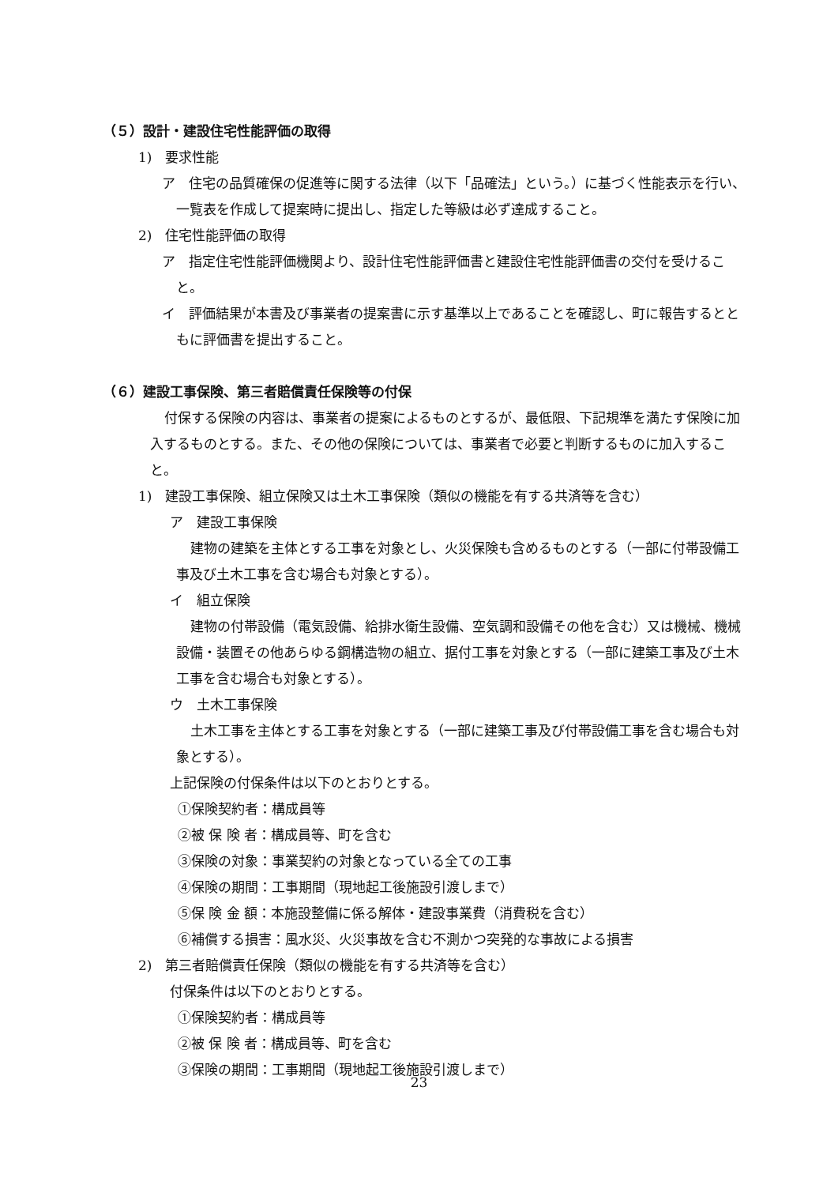（５）設計・建設住宅性能評価の取得
1)　要求性能
ア　住宅の品質確保の促進等に関する法律（以下「品確法」という。）に基づく性能表示を行い、一覧表を作成して提案時に提出し、指定した等級は必ず達成すること。
2)　住宅性能評価の取得
ア　指定住宅性能評価機関より、設計住宅性能評価書と建設住宅性能評価書の交付を受けること。
イ　評価結果が本書及び事業者の提案書に示す基準以上であることを確認し、町に報告するとともに評価書を提出すること。
（６）建設工事保険、第三者賠償責任保険等の付保
付保する保険の内容は、事業者の提案によるものとするが、最低限、下記規準を満たす保険に加入するものとする。また、その他の保険については、事業者で必要と判断するものに加入すること。
1)　建設工事保険、組立保険又は土木工事保険（類似の機能を有する共済等を含む）
ア　建設工事保険
建物の建築を主体とする工事を対象とし、火災保険も含めるものとする（一部に付帯設備工事及び土木工事を含む場合も対象とする）。
イ　組立保険
建物の付帯設備（電気設備、給排水衛生設備、空気調和設備その他を含む）又は機械、機械設備・装置その他あらゆる鋼構造物の組立、据付工事を対象とする（一部に建築工事及び土木工事を含む場合も対象とする）。
ウ　土木工事保険
土木工事を主体とする工事を対象とする（一部に建築工事及び付帯設備工事を含む場合も対象とする）。
上記保険の付保条件は以下のとおりとする。
①保険契約者：構成員等
②被 保 険 者：構成員等、町を含む
③保険の対象：事業契約の対象となっている全ての工事
④保険の期間：工事期間（現地起工後施設引渡しまで）
⑤保 険 金 額：本施設整備に係る解体・建設事業費（消費税を含む）
⑥補償する損害：風水災、火災事故を含む不測かつ突発的な事故による損害
2)　第三者賠償責任保険（類似の機能を有する共済等を含む）
付保条件は以下のとおりとする。
①保険契約者：構成員等
②被 保 険 者：構成員等、町を含む
③保険の期間：工事期間（現地起工後施設引渡しまで）
23